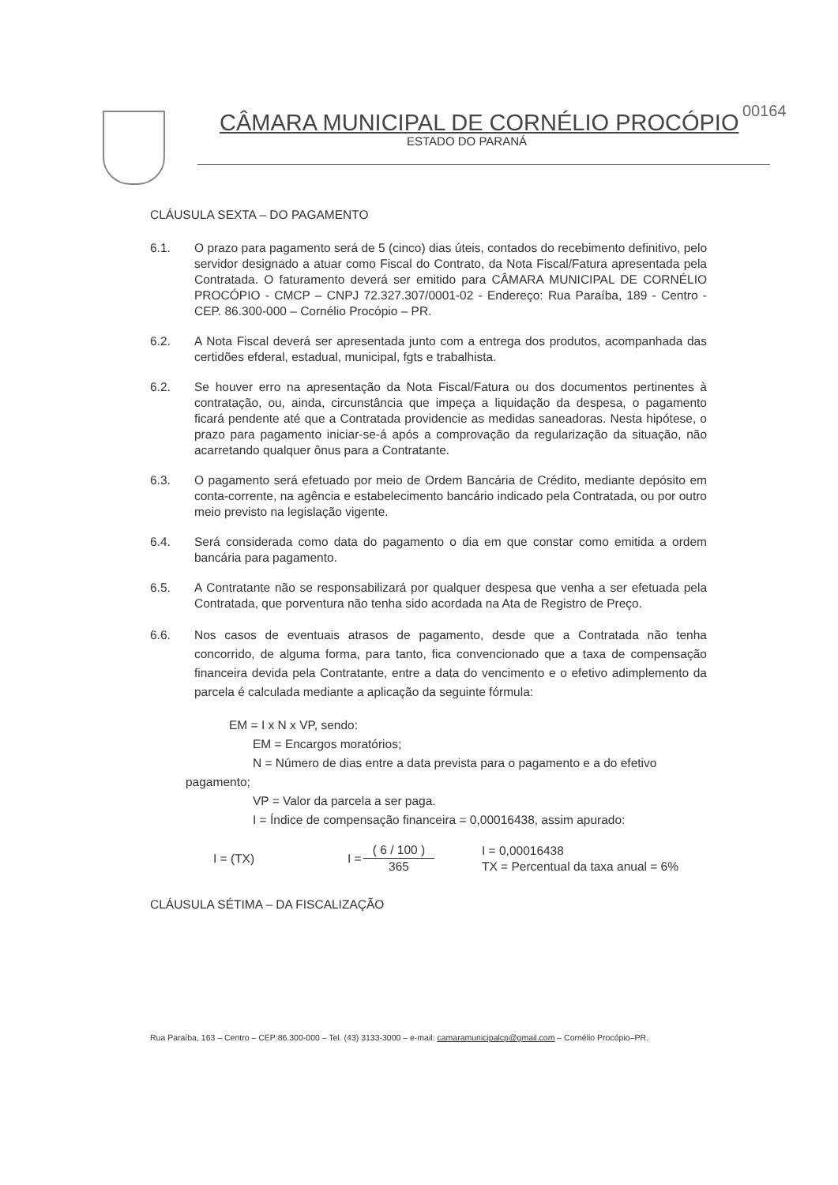00164
CÂMARA MUNICIPAL DE CORNÉLIO PROCÓPIO
ESTADO DO PARANÁ
CLÁUSULA SEXTA – DO PAGAMENTO
6.1. O prazo para pagamento será de 5 (cinco) dias úteis, contados do recebimento definitivo, pelo servidor designado a atuar como Fiscal do Contrato, da Nota Fiscal/Fatura apresentada pela Contratada. O faturamento deverá ser emitido para CÂMARA MUNICIPAL DE CORNÉLIO PROCÓPIO - CMCP – CNPJ 72.327.307/0001-02 - Endereço: Rua Paraíba, 189 - Centro - CEP. 86.300-000 – Cornélio Procópio – PR.
6.2. A Nota Fiscal deverá ser apresentada junto com a entrega dos produtos, acompanhada das certidões efderal, estadual, municipal, fgts e trabalhista.
6.2. Se houver erro na apresentação da Nota Fiscal/Fatura ou dos documentos pertinentes à contratação, ou, ainda, circunstância que impeça a liquidação da despesa, o pagamento ficará pendente até que a Contratada providencie as medidas saneadoras. Nesta hipótese, o prazo para pagamento iniciar-se-á após a comprovação da regularização da situação, não acarretando qualquer ônus para a Contratante.
6.3. O pagamento será efetuado por meio de Ordem Bancária de Crédito, mediante depósito em conta-corrente, na agência e estabelecimento bancário indicado pela Contratada, ou por outro meio previsto na legislação vigente.
6.4. Será considerada como data do pagamento o dia em que constar como emitida a ordem bancária para pagamento.
6.5. A Contratante não se responsabilizará por qualquer despesa que venha a ser efetuada pela Contratada, que porventura não tenha sido acordada na Ata de Registro de Preço.
6.6. Nos casos de eventuais atrasos de pagamento, desde que a Contratada não tenha concorrido, de alguma forma, para tanto, fica convencionado que a taxa de compensação financeira devida pela Contratante, entre a data do vencimento e o efetivo adimplemento da parcela é calculada mediante a aplicação da seguinte fórmula:
EM = I x N x VP, sendo:
EM = Encargos moratórios;
N = Número de dias entre a data prevista para o pagamento e a do efetivo
pagamento;
VP = Valor da parcela a ser paga.
I = Índice de compensação financeira = 0,00016438, assim apurado:
I = (TX) I = ( 6 / 100 )
365 I = 0,00016438
TX = Percentual da taxa anual = 6%
CLÁUSULA SÉTIMA – DA FISCALIZAÇÃO
Rua Paraíba, 163 – Centro – CEP:86.300-000 – Tel. (43) 3133-3000 – e-mail: camaramunicipalcp@gmail.com – Cornélio Procópio–PR.